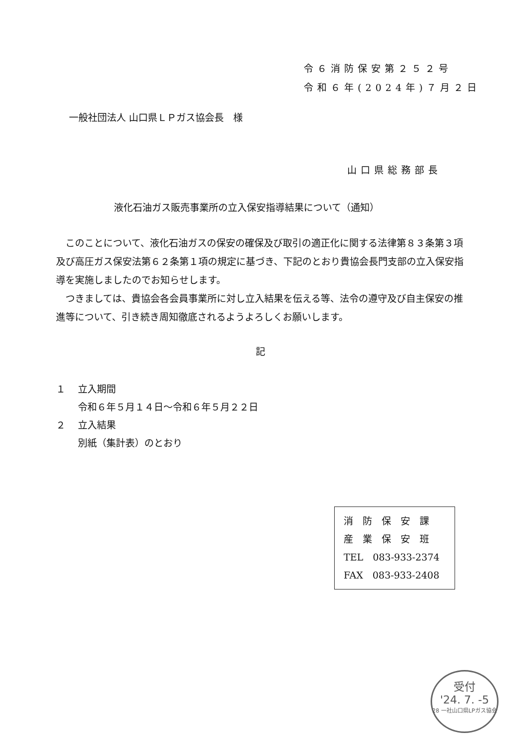令６消防保安第２５２号
令和６年(2024年)７月２日
一般社団法人 山口県ＬＰガス協会長　様
山口県総務部長
液化石油ガス販売事業所の立入保安指導結果について（通知）
このことについて、液化石油ガスの保安の確保及び取引の適正化に関する法律第８３条第３項及び高圧ガス保安法第６２条第１項の規定に基づき、下記のとおり貴協会長門支部の立入保安指導を実施しましたのでお知らせします。
つきましては、貴協会各会員事業所に対し立入結果を伝える等、法令の遵守及び自主保安の推進等について、引き続き周知徹底されるようよろしくお願いします。
記
１　 立入期間
　　 令和６年５月１４日～令和６年５月２２日
２　 立入結果
　　 別紙（集計表）のとおり
消　防　保　安　課
産　業　保　安　班
TEL　083-933-2374
FAX　083-933-2408
受付
'24. 7. -5
28 一社山口県LPガス協会